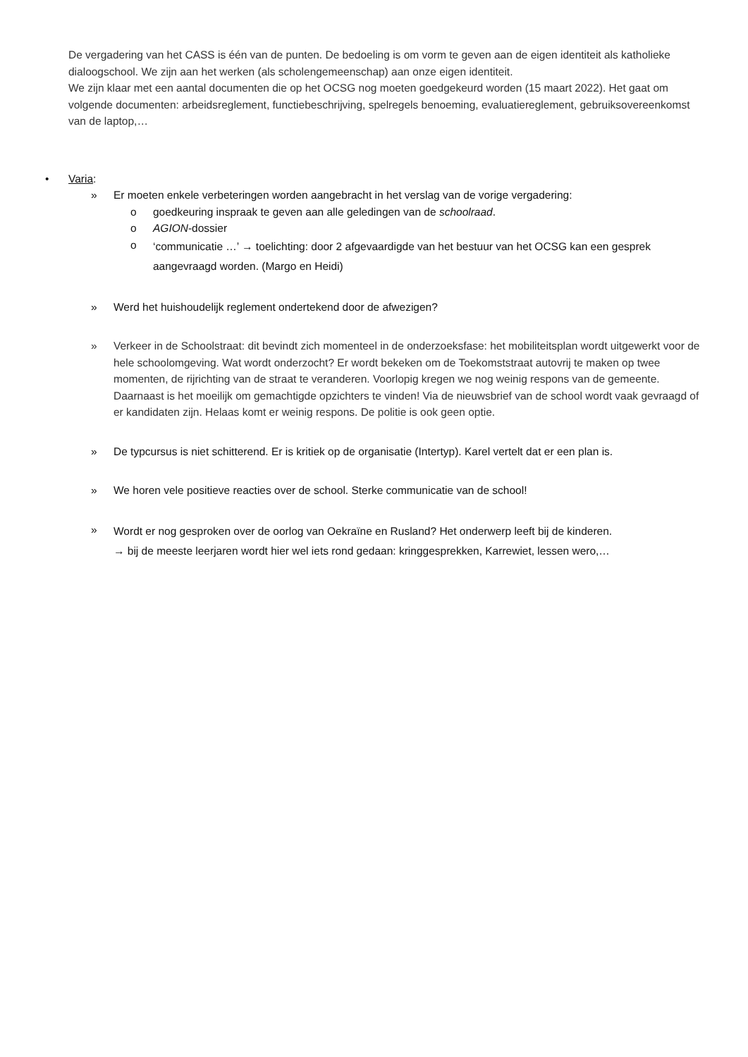De vergadering van het CASS is één van de punten. De bedoeling is om vorm te geven aan de eigen identiteit als katholieke dialoogschool. We zijn aan het werken (als scholengemeenschap) aan onze eigen identiteit.
We zijn klaar met een aantal documenten die op het OCSG nog moeten goedgekeurd worden (15 maart 2022). Het gaat om volgende documenten: arbeidsreglement, functiebeschrijving, spelregels benoeming, evaluatiereglement, gebruiksovereenkomst van de laptop,…
• Varia:
» Er moeten enkele verbeteringen worden aangebracht in het verslag van de vorige vergadering:
o goedkeuring inspraak te geven aan alle geledingen van de schoolraad.
o AGION-dossier
o ‘communicatie …’ → toelichting: door 2 afgevaardigde van het bestuur van het OCSG kan een gesprek aangevraagd worden. (Margo en Heidi)
» Werd het huishoudelijk reglement ondertekend door de afwezigen?
» Verkeer in de Schoolstraat: dit bevindt zich momenteel in de onderzoeksfase: het mobiliteitsplan wordt uitgewerkt voor de hele schoolomgeving. Wat wordt onderzocht? Er wordt bekeken om de Toekomststraat autovrij te maken op twee momenten, de rijrichting van de straat te veranderen. Voorlopig kregen we nog weinig respons van de gemeente.
Daarnaast is het moeilijk om gemachtigde opzichters te vinden! Via de nieuwsbrief van de school wordt vaak gevraagd of er kandidaten zijn. Helaas komt er weinig respons. De politie is ook geen optie.
» De typcursus is niet schitterend. Er is kritiek op de organisatie (Intertyp). Karel vertelt dat er een plan is.
» We horen vele positieve reacties over de school. Sterke communicatie van de school!
» Wordt er nog gesproken over de oorlog van Oekraïne en Rusland? Het onderwerp leeft bij de kinderen.
→ bij de meeste leerjaren wordt hier wel iets rond gedaan: kringgesprekken, Karrewiet, lessen wero,…